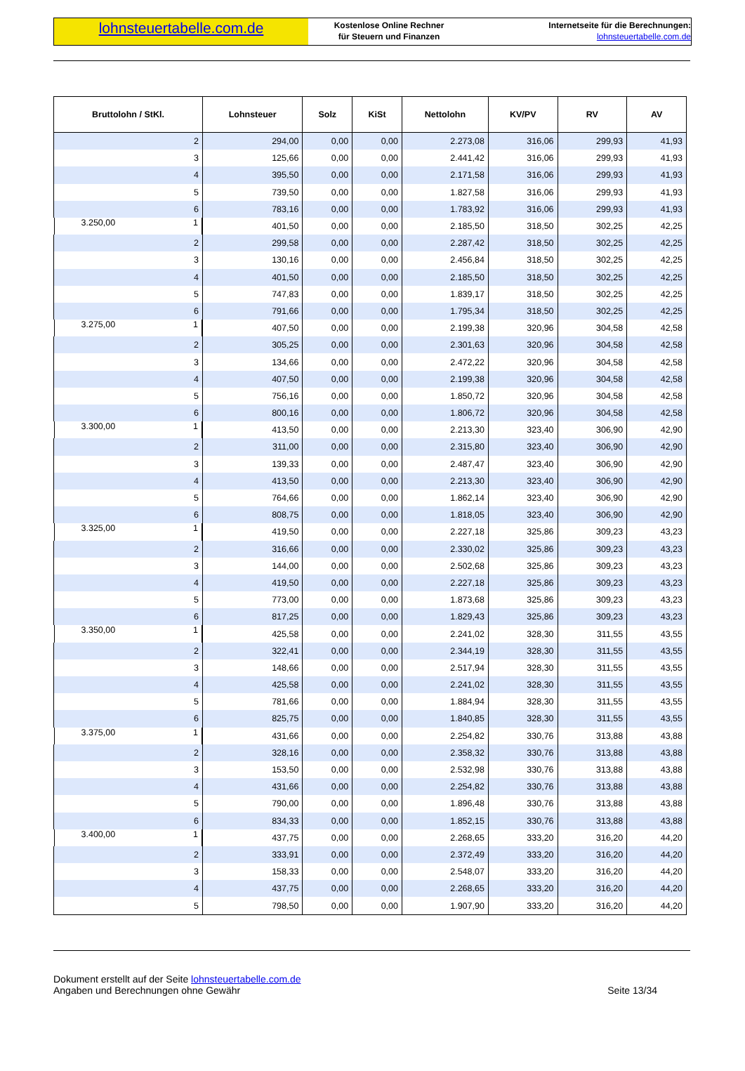lohnsteuertabelle.com.de
Kostenlose Online Rechner
für Steuern und Finanzen
Internetseite für die Berechnungen:
lohnsteuertabelle.com.de
| Bruttolohn / StKl. | Lohnsteuer | Solz | KiSt | Nettolohn | KV/PV | RV | AV |
| --- | --- | --- | --- | --- | --- | --- | --- |
| 2 | 294,00 | 0,00 | 0,00 | 2.273,08 | 316,06 | 299,93 | 41,93 |
| 3 | 125,66 | 0,00 | 0,00 | 2.441,42 | 316,06 | 299,93 | 41,93 |
| 4 | 395,50 | 0,00 | 0,00 | 2.171,58 | 316,06 | 299,93 | 41,93 |
| 5 | 739,50 | 0,00 | 0,00 | 1.827,58 | 316,06 | 299,93 | 41,93 |
| 6 | 783,16 | 0,00 | 0,00 | 1.783,92 | 316,06 | 299,93 | 41,93 |
| 3.250,00 1 | 401,50 | 0,00 | 0,00 | 2.185,50 | 318,50 | 302,25 | 42,25 |
| 2 | 299,58 | 0,00 | 0,00 | 2.287,42 | 318,50 | 302,25 | 42,25 |
| 3 | 130,16 | 0,00 | 0,00 | 2.456,84 | 318,50 | 302,25 | 42,25 |
| 4 | 401,50 | 0,00 | 0,00 | 2.185,50 | 318,50 | 302,25 | 42,25 |
| 5 | 747,83 | 0,00 | 0,00 | 1.839,17 | 318,50 | 302,25 | 42,25 |
| 6 | 791,66 | 0,00 | 0,00 | 1.795,34 | 318,50 | 302,25 | 42,25 |
| 3.275,00 1 | 407,50 | 0,00 | 0,00 | 2.199,38 | 320,96 | 304,58 | 42,58 |
| 2 | 305,25 | 0,00 | 0,00 | 2.301,63 | 320,96 | 304,58 | 42,58 |
| 3 | 134,66 | 0,00 | 0,00 | 2.472,22 | 320,96 | 304,58 | 42,58 |
| 4 | 407,50 | 0,00 | 0,00 | 2.199,38 | 320,96 | 304,58 | 42,58 |
| 5 | 756,16 | 0,00 | 0,00 | 1.850,72 | 320,96 | 304,58 | 42,58 |
| 6 | 800,16 | 0,00 | 0,00 | 1.806,72 | 320,96 | 304,58 | 42,58 |
| 3.300,00 1 | 413,50 | 0,00 | 0,00 | 2.213,30 | 323,40 | 306,90 | 42,90 |
| 2 | 311,00 | 0,00 | 0,00 | 2.315,80 | 323,40 | 306,90 | 42,90 |
| 3 | 139,33 | 0,00 | 0,00 | 2.487,47 | 323,40 | 306,90 | 42,90 |
| 4 | 413,50 | 0,00 | 0,00 | 2.213,30 | 323,40 | 306,90 | 42,90 |
| 5 | 764,66 | 0,00 | 0,00 | 1.862,14 | 323,40 | 306,90 | 42,90 |
| 6 | 808,75 | 0,00 | 0,00 | 1.818,05 | 323,40 | 306,90 | 42,90 |
| 3.325,00 1 | 419,50 | 0,00 | 0,00 | 2.227,18 | 325,86 | 309,23 | 43,23 |
| 2 | 316,66 | 0,00 | 0,00 | 2.330,02 | 325,86 | 309,23 | 43,23 |
| 3 | 144,00 | 0,00 | 0,00 | 2.502,68 | 325,86 | 309,23 | 43,23 |
| 4 | 419,50 | 0,00 | 0,00 | 2.227,18 | 325,86 | 309,23 | 43,23 |
| 5 | 773,00 | 0,00 | 0,00 | 1.873,68 | 325,86 | 309,23 | 43,23 |
| 6 | 817,25 | 0,00 | 0,00 | 1.829,43 | 325,86 | 309,23 | 43,23 |
| 3.350,00 1 | 425,58 | 0,00 | 0,00 | 2.241,02 | 328,30 | 311,55 | 43,55 |
| 2 | 322,41 | 0,00 | 0,00 | 2.344,19 | 328,30 | 311,55 | 43,55 |
| 3 | 148,66 | 0,00 | 0,00 | 2.517,94 | 328,30 | 311,55 | 43,55 |
| 4 | 425,58 | 0,00 | 0,00 | 2.241,02 | 328,30 | 311,55 | 43,55 |
| 5 | 781,66 | 0,00 | 0,00 | 1.884,94 | 328,30 | 311,55 | 43,55 |
| 6 | 825,75 | 0,00 | 0,00 | 1.840,85 | 328,30 | 311,55 | 43,55 |
| 3.375,00 1 | 431,66 | 0,00 | 0,00 | 2.254,82 | 330,76 | 313,88 | 43,88 |
| 2 | 328,16 | 0,00 | 0,00 | 2.358,32 | 330,76 | 313,88 | 43,88 |
| 3 | 153,50 | 0,00 | 0,00 | 2.532,98 | 330,76 | 313,88 | 43,88 |
| 4 | 431,66 | 0,00 | 0,00 | 2.254,82 | 330,76 | 313,88 | 43,88 |
| 5 | 790,00 | 0,00 | 0,00 | 1.896,48 | 330,76 | 313,88 | 43,88 |
| 6 | 834,33 | 0,00 | 0,00 | 1.852,15 | 330,76 | 313,88 | 43,88 |
| 3.400,00 1 | 437,75 | 0,00 | 0,00 | 2.268,65 | 333,20 | 316,20 | 44,20 |
| 2 | 333,91 | 0,00 | 0,00 | 2.372,49 | 333,20 | 316,20 | 44,20 |
| 3 | 158,33 | 0,00 | 0,00 | 2.548,07 | 333,20 | 316,20 | 44,20 |
| 4 | 437,75 | 0,00 | 0,00 | 2.268,65 | 333,20 | 316,20 | 44,20 |
| 5 | 798,50 | 0,00 | 0,00 | 1.907,90 | 333,20 | 316,20 | 44,20 |
Dokument erstellt auf der Seite lohnsteuertabelle.com.de
Angaben und Berechnungen ohne Gewähr
Seite 13/34